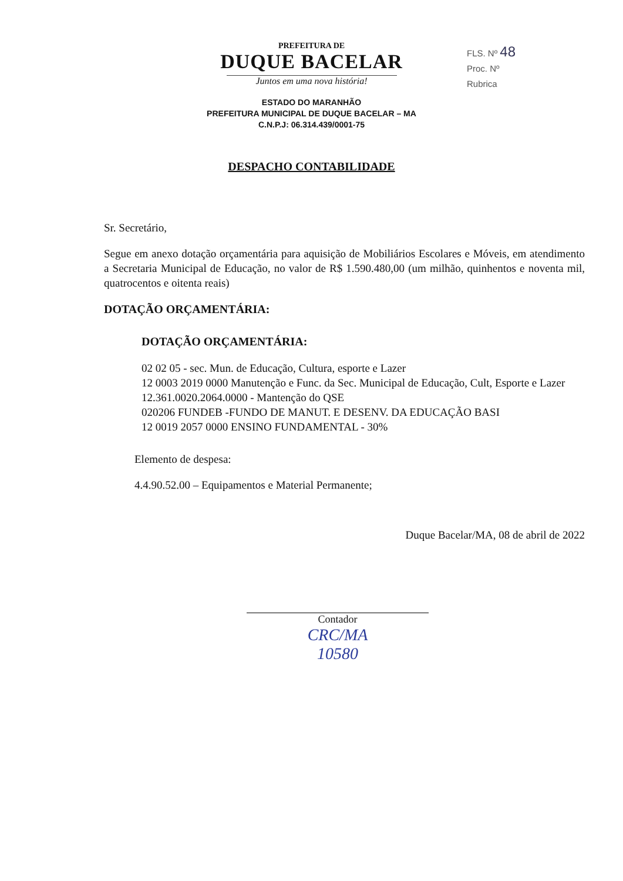FLS. Nº 48
Proc. Nº
Rubrica
PREFEITURA DE
DUQUE BACELAR
Juntos em uma nova história!
ESTADO DO MARANHÃO
PREFEITURA MUNICIPAL DE DUQUE BACELAR – MA
C.N.P.J: 06.314.439/0001-75
DESPACHO CONTABILIDADE
Sr. Secretário,
Segue em anexo dotação orçamentária para aquisição de Mobiliários Escolares e Móveis, em atendimento a Secretaria Municipal de Educação, no valor de R$ 1.590.480,00 (um milhão, quinhentos e noventa mil, quatrocentos e oitenta reais)
DOTAÇÃO ORÇAMENTÁRIA:
DOTAÇÃO ORÇAMENTÁRIA:
02 02 05 - sec. Mun. de Educação, Cultura, esporte e Lazer
12 0003 2019 0000 Manutenção e Func. da Sec. Municipal de Educação, Cult, Esporte e Lazer
12.361.0020.2064.0000 - Mantenção do QSE
020206 FUNDEB -FUNDO DE MANUT. E DESENV. DA EDUCAÇÃO BASI
12 0019 2057 0000 ENSINO FUNDAMENTAL - 30%
Elemento de despesa:
4.4.90.52.00 – Equipamentos e Material Permanente;
Duque Bacelar/MA, 08 de abril de 2022
Contador
CRC/MA
10580